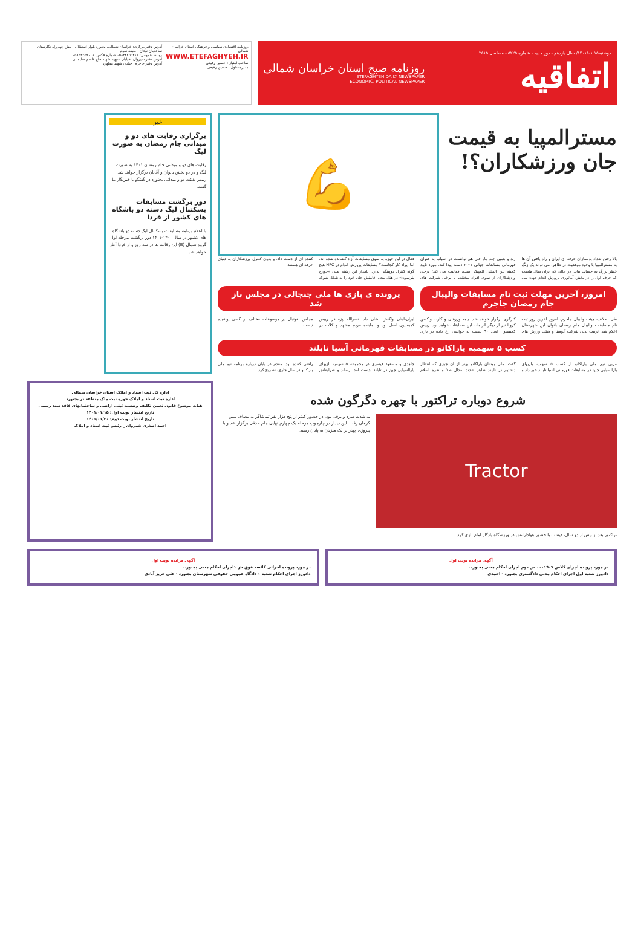دوشنبه۱۵ ۱۴۰۱/۰۱/ سال یازدهم - دور جدید - شماره ۵۲۲۵ - مسلسل ۲۵۱۵
اتفاقیه
روزنامه صبح استان خراسان شمالی
ETEFAGHYEH DAILY NEWSPAPER
ECONOMIC, POLITICAL NEWSPAPER
روزنامه اقتصادی سیاسی و فرهنگی استان خراسان شمالی
WWW.ETEFAGHYEH.IR
صاحب امتیاز : حسین رفیعی
مدیرمسئول : حسین رفیعی
آدرس دفتر مرکزی: خراسان شمالی، بجنورد بلوار استقلال - نبش چهارراه نگارستان ساختمان نیکان - طبقه سوم
روابط عمومی: ۰۵۸۳۲۲۵۵۴۱۱ شماره فکس: ۰۵۸۳۲۲۵۹۰۱۸
آدرس دفتر شیروان: خیابان سپهبد شهید حاج قاسم سلیمانی
آدرس دفتر جاجرم: خیابان شهید مطهری
مسترالمپیا به قیمت جان ورزشکاران؟!
💪
بالا رفتن تعداد بدنسازان حرفه ای ایران و راه یافتن آن ها به مسترالمپیا با وجود موفقیت در ظاهر، می تواند یک زنگ خطر بزرگ به حساب بیاید. در حالی که ایران سال هاست که حرف اول را در بخش آماتوری پرورش اندام جهان می زند و همین چند ماه قبل هم توانست در اسپانیا به عنوان قهرمانی مسابقات جهانی ۲۰۲۱ دست پیدا کند. مورد تایید کمیته بین المللی المپیک است، فعالیت می کند؛ برخی ورزشکاران از سوی افراد مختلف یا برخی شرکت های فعال در این حوزه به سوی مسابقات آزاد کشانده شده اند. اما ایراد کار کجاست؟ مسابقات پرورش اندام در NPC هیچ گونه کنترل دوپینگی ندارد. نامدار این رشته یعنی «جورج پترسون» در هتل محل اقامتش جان خود را به شکل شوکه کننده ای از دست داد. و بدون کنترل ورزشکاران به دنیای حرفه ای هستند.
امروز، آخرین مهلت ثبت نام مسابقات والیبال جام رمضان جاجرم
پرونده ی بازی ها ملی جنجالی در مجلس باز شد
طی اطلاعیه هیئت والیبال جاجرم، امروز آخرین روز ثبت نام مسابقات والیبال جام رمضان بانوان این شهرستان اعلام شد. تربیت بدنی شرکت آلومینا و هیئت ورزش های کارگری برگزار خواهد شد. بیمه ورزشی و کارت واکسن کرونا نیز از دیگر الزامات این مسابقات خواهد بود. رییس کمیسیون اصل ۹۰ نسبت به حواشی رخ داده در بازی ایران-لبنان واکنش نشان داد. نصرالله پژمانفر رییس کمیسیون اصل نود و نماینده مردم مشهد و کلات در مجلس. فوتبال در موضوعات مختلف بر کسی پوشیده نیست.
کسب ۵ سهمیه پاراکانو در مسابقات قهرمانی آسیا تایلند
مربی تیم ملی پاراکانو از کسب ۵ سهمیه بازیهای پاراآسیایی چین در مسابقات قهرمانی آسیا تایلند خبر داد و گفت: ملی پوشان پاراکانو بهتر از آن چیزی که انتظار داشتیم در تایلند ظاهر شدند. مدال طلا و نقره اسلام جاهدی و مسعود قیصری در مجموعه ۵ سهمیه بازیهای پاراآسیایی چین در تایلند بدست آمد. رساند و شرایطش راضی کننده بود. مقدم در پایان درباره برنامه تیم ملی پاراکانو در سال جاری، تصریح کرد.
خبر
برگزاری رقابت های دو و میدانی جام رمضان به صورت لیگ
رقابت های دو و میدانی جام رمضان ۱۴۰۱ به صورت لیگ و در دو بخش بانوان و آقایان برگزار خواهد شد. رییس هیئت دو و میدانی بجنورد در گفتگو با خبرنگار ما گفت.
دور برگشت مسابقات بسکتبال لیگ دسته دو باشگاه های کشور از فردا
با اعلام برنامه مسابقات بسکتبال لیگ دسته دو باشگاه های کشور در سال ۱۴۰۰-۱۴۰۱ دور برگشت مرحله اول گروه شمال (B) این رقابت ها در سه روز و از فردا آغاز خواهد شد.
شروع دوباره تراکتور با چهره دگرگون شده
Tractor
به شدت سرد و برفی بود، در حضور کمتر از پنج هزار نفر تماشاگر به مصاف مس کرمان رفت. این دیدار در چارچوب مرحله یک چهارم نهایی جام حذفی برگزار شد و با پیروزی چهار بر یک میزبان به پایان رسید.
تراکتور بعد از بیش از دو سال، دیشب با حضور هوادارانش در ورزشگاه یادگار امام بازی کرد.
اداره کل ثبت اسناد و املاک استان خراسان شمالی
اداره ثبت اسناد و املاک حوزه ثبت ملک منطقه در بجنورد
هیات موضوع قانون تعیین تکلیف وضعیت ثبتی اراضی و ساختمانهای فاقد سند رسمی
تاریخ انتشار نوبت اول: ۱۴۰۱/۰۱/۱۵
تاریخ انتشار نوبت دوم: ۱۴۰۱/۰۱/۳۰
احمد اصغری شیروان _ رئیس ثبت اسناد و املاک
آگهی مزایده نوبت اول
در مورد پرونده اجرای کلاس ۰۰۰۱۹۰۷ ش دوم اجرای احکام مدنی بجنورد.
دادورز شعبه اول اجرای احکام مدنی دادگستری بجنورد - احمدی
آگهی مزایده نوبت اول
در مورد پرونده اجرائی کلاسه فوق ش ۱اجرای احکام مدنی بجنورد.
دادورز اجرای احکام شعبه ۱ دادگاه عمومی حقوقی شهرستان بجنورد - علی عزیز آبادی